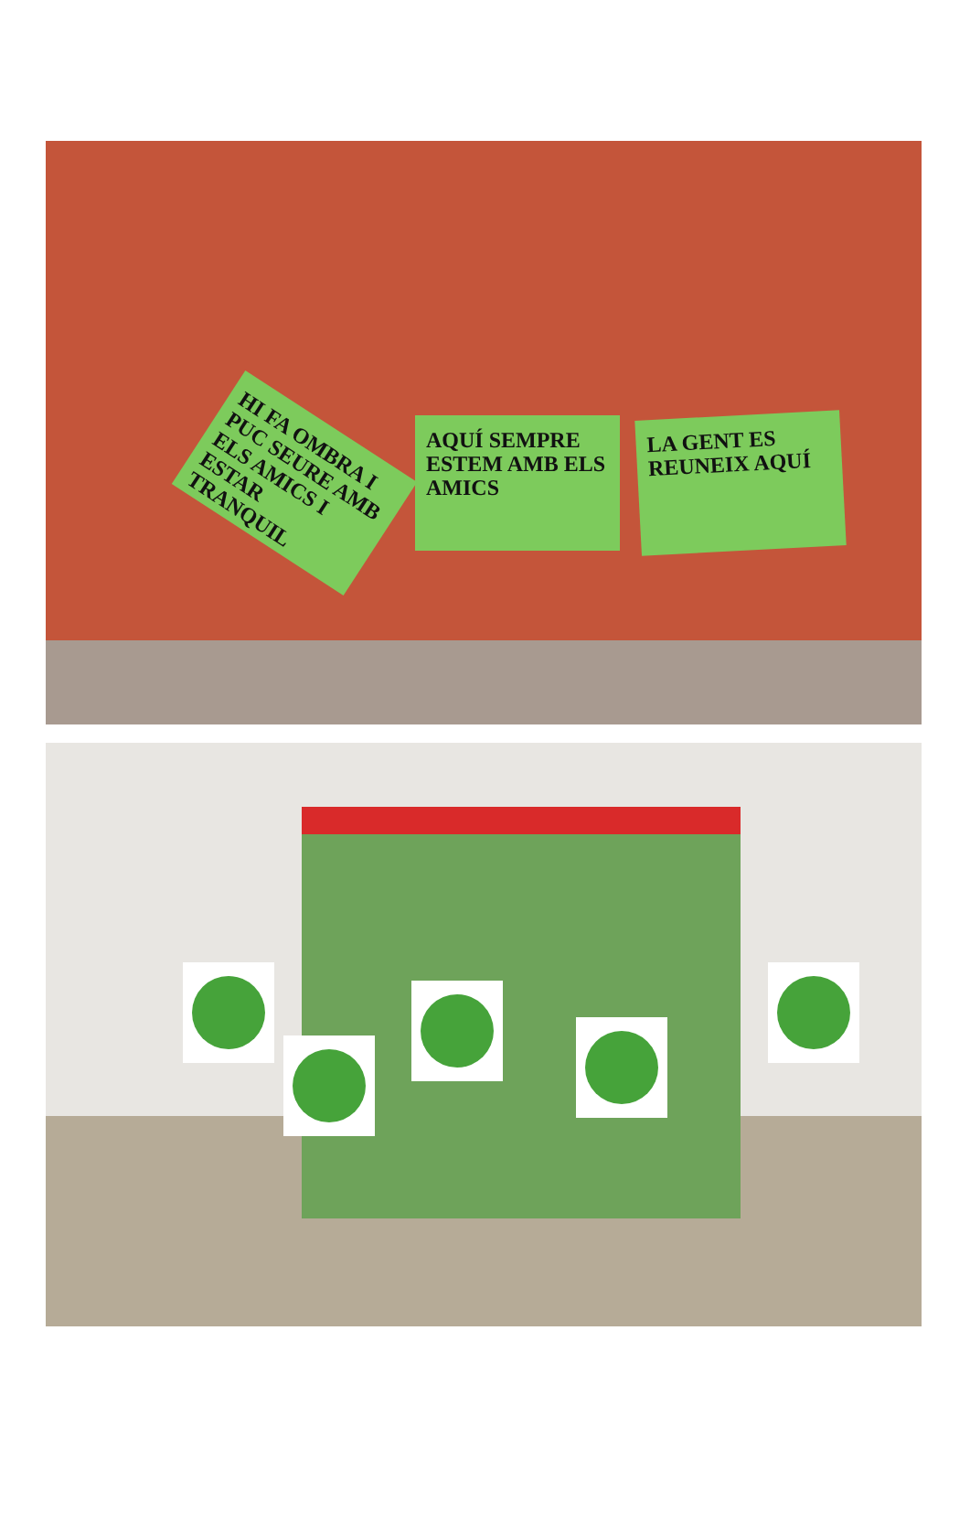HI FA OMBRA I PUC SEURE AMB ELS AMICS I ESTAR TRANQUIL
AQUÍ SEMPRE ESTEM AMB ELS AMICS
LA GENT ES REUNEIX AQUÍ